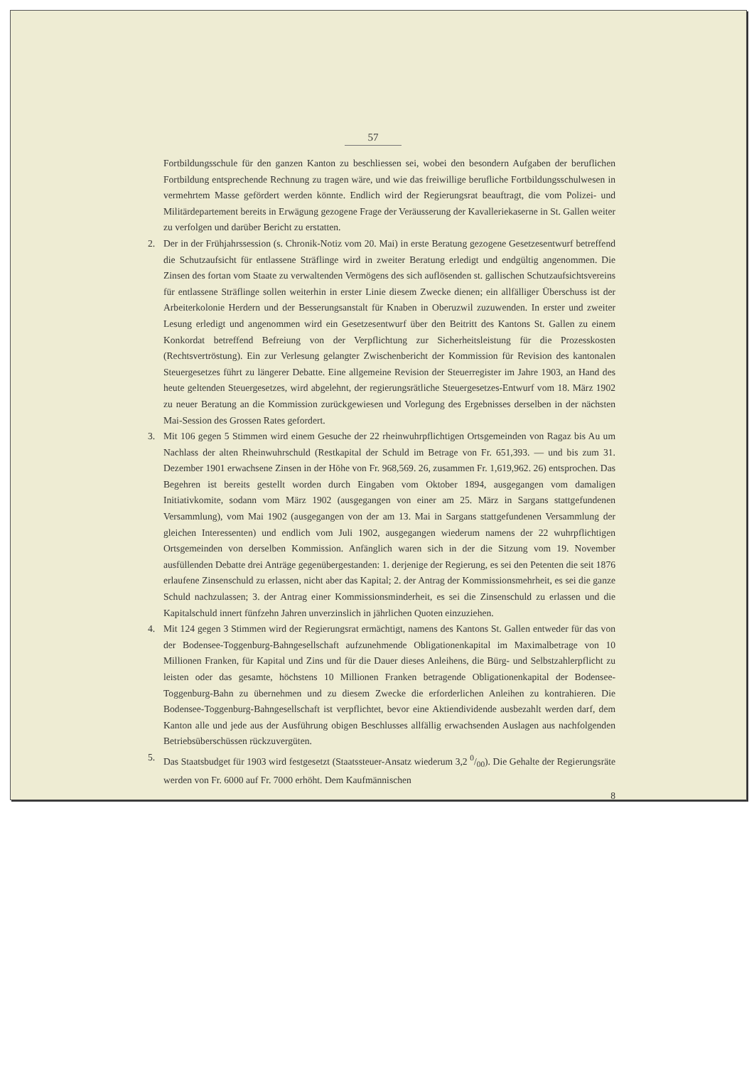57
Fortbildungsschule für den ganzen Kanton zu beschliessen sei, wobei den besondern Aufgaben der beruflichen Fortbildung entsprechende Rechnung zu tragen wäre, und wie das freiwillige berufliche Fortbildungsschulwesen in vermehrtem Masse gefördert werden könnte. Endlich wird der Regierungsrat beauftragt, die vom Polizei- und Militärdepartement bereits in Erwägung gezogene Frage der Veräusserung der Kavalleriekaserne in St. Gallen weiter zu verfolgen und darüber Bericht zu erstatten.
2. Der in der Frühjahrssession (s. Chronik-Notiz vom 20. Mai) in erste Beratung gezogene Gesetzesentwurf betreffend die Schutzaufsicht für entlassene Sträflinge wird in zweiter Beratung erledigt und endgültig angenommen. Die Zinsen des fortan vom Staate zu verwaltenden Vermögens des sich auflösenden st. gallischen Schutzaufsichtsvereins für entlassene Sträflinge sollen weiterhin in erster Linie diesem Zwecke dienen; ein allfälliger Überschuss ist der Arbeiterkolonie Herdern und der Besserungsanstalt für Knaben in Oberuzwil zuzuwenden. In erster und zweiter Lesung erledigt und angenommen wird ein Gesetzesentwurf über den Beitritt des Kantons St. Gallen zu einem Konkordat betreffend Befreiung von der Verpflichtung zur Sicherheitsleistung für die Prozesskosten (Rechtsvertröstung). Ein zur Verlesung gelangter Zwischenbericht der Kommission für Revision des kantonalen Steuergesetzes führt zu längerer Debatte. Eine allgemeine Revision der Steuerregister im Jahre 1903, an Hand des heute geltenden Steuergesetzes, wird abgelehnt, der regierungsrätliche Steuergesetzes-Entwurf vom 18. März 1902 zu neuer Beratung an die Kommission zurückgewiesen und Vorlegung des Ergebnisses derselben in der nächsten Mai-Session des Grossen Rates gefordert.
3. Mit 106 gegen 5 Stimmen wird einem Gesuche der 22 rheinwuhrpflichtigen Ortsgemeinden von Ragaz bis Au um Nachlass der alten Rheinwuhrschuld (Restkapital der Schuld im Betrage von Fr. 651,393. — und bis zum 31. Dezember 1901 erwachsene Zinsen in der Höhe von Fr. 968,569. 26, zusammen Fr. 1,619,962. 26) entsprochen. Das Begehren ist bereits gestellt worden durch Eingaben vom Oktober 1894, ausgegangen vom damaligen Initiativkomite, sodann vom März 1902 (ausgegangen von einer am 25. März in Sargans stattgefundenen Versammlung), vom Mai 1902 (ausgegangen von der am 13. Mai in Sargans stattgefundenen Versammlung der gleichen Interessenten) und endlich vom Juli 1902, ausgegangen wiederum namens der 22 wuhrpflichtigen Ortsgemeinden von derselben Kommission. Anfänglich waren sich in der die Sitzung vom 19. November ausfüllenden Debatte drei Anträge gegenübergestanden: 1. derjenige der Regierung, es sei den Petenten die seit 1876 erlaufene Zinsenschuld zu erlassen, nicht aber das Kapital; 2. der Antrag der Kommissionsmehrheit, es sei die ganze Schuld nachzulassen; 3. der Antrag einer Kommissionsminderheit, es sei die Zinsenschuld zu erlassen und die Kapitalschuld innert fünfzehn Jahren unverzinslich in jährlichen Quoten einzuziehen.
4. Mit 124 gegen 3 Stimmen wird der Regierungsrat ermächtigt, namens des Kantons St. Gallen entweder für das von der Bodensee-Toggenburg-Bahngesellschaft aufzunehmende Obligationenkapital im Maximalbetrage von 10 Millionen Franken, für Kapital und Zins und für die Dauer dieses Anleihens, die Bürg- und Selbstzahlerpflicht zu leisten oder das gesamte, höchstens 10 Millionen Franken betragende Obligationenkapital der Bodensee-Toggenburg-Bahn zu übernehmen und zu diesem Zwecke die erforderlichen Anleihen zu kontrahieren. Die Bodensee-Toggenburg-Bahngesellschaft ist verpflichtet, bevor eine Aktiendividende ausbezahlt werden darf, dem Kanton alle und jede aus der Ausführung obigen Beschlusses allfällig erwachsenden Auslagen aus nachfolgenden Betriebsüberschüssen rückzuvergüten.
5. Das Staatsbudget für 1903 wird festgesetzt (Staatssteuer-Ansatz wiederum 3,2 0/00). Die Gehalte der Regierungsräte werden von Fr. 6000 auf Fr. 7000 erhöht. Dem Kaufmännischen
8